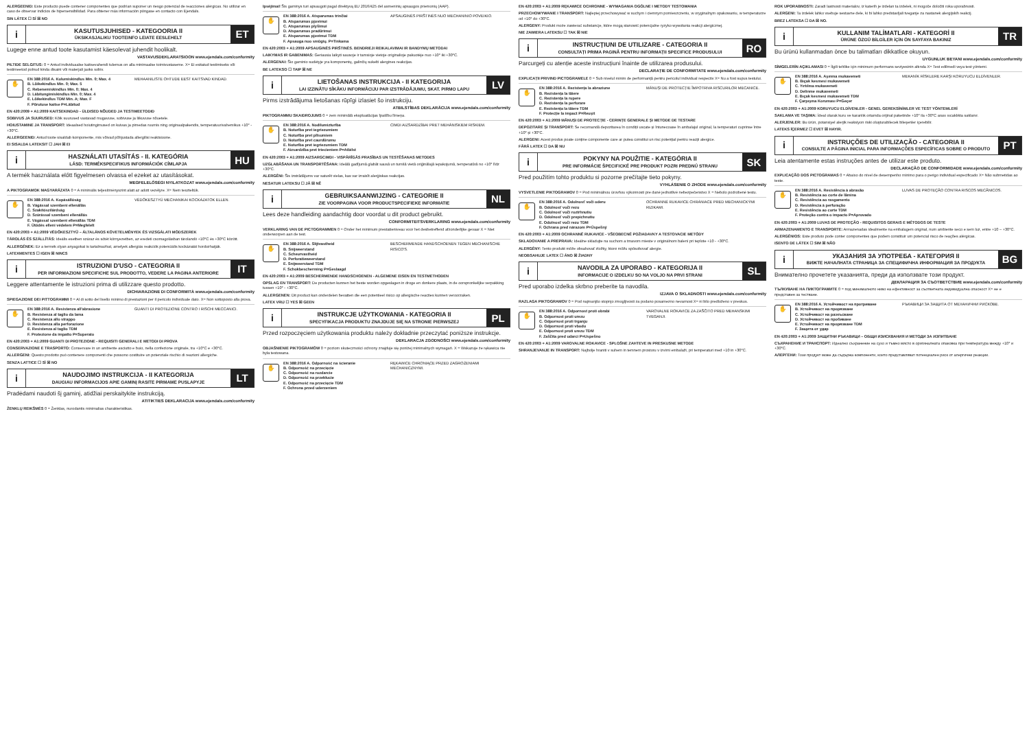ALERGEENID: Este producto puede contener componentes que podrían suponer un riesgo potencial de reacciones alérgicas. No utilizar en caso de observar indicios de hipersensibilidad. Para obtener más información póngase en contacto con Ejendals.
SIN LÁTEX ☐ SÍ ☒ NO
i
KASUTUSJUHISED - KATEGOORIA II
ÜKSIKASJALIKU TOOTEINFO LEIATE EESLEHELT
ET
Lugege enne antud toote kasutamist käesolevat juhendit hoolikalt.
VASTAVUSDEKLARATSIOON www.ejendals.com/conformity
PILTIDE SELGITUS: 0 = Antud individuaalse kaitsevahendi tulemus on alla minimaalse toimivustaseme. X= Ei esitatud testimiseks või testimeetod polnud kinda disaini või materjali jaoks sobiv.
✋
EN 388:2016 A. Kulumiskindlus Min. 0; Max. 4
B. Lõikekindlus Min. 0; Max. 5
C. Rebenemiskindlus Min. 0; Max. 4
D. Läbitungimiskindlus Min. 0; Max. 4
E. Lõikekindlus TDM Min. A; Max. F
F. Põrutuse kaitse P=Läbitud
MEHAANILISTE OHTUDE EEST KAITSVAD KINDAD.
EN 420:2009 + A1:2009 KAITSEKINDAD - ÜLDISED NÕUDED JA TESTIMEETODID
SOBIVUS JA SUURUSED: Kõik suurused vastavad mugavuse, sobivuse ja liikuvuse nõuetele.
HOIUSTAMINE JA TRANSPORT: Ideaalsed hoiutingimused on kuivas ja pimedas ruumis ning originaalpakendis, temperatuurivahemikus +10° - +30°C.
ALLERGEENID: Antud toote sisaldab komponente, mis võivad põhjustada allergilisi reaktsioone.
EI SISALDA LATEKSIT ☐ JAH ☒ EI
i
HASZNÁLATI UTASÍTÁS - II. KATEGÓRIA
LÁSD: TERMÉKSPECIFIKUS INFORMÁCIÓK CÍMLAPJA
HU
A termék használata előtt figyelmesen olvassa el ezeket az utasításokat.
MEGFELELŐSÉGI NYILATKOZAT www.ejendals.com/conformity
A PIKTOGRAMOK MAGYARÁZATA 0 = A minimális teljesítményszint alatt az adott vezélyre. X= Nem teszteltük.
✋
EN 388:2016 A. Kopásállóság
B. Vágással szembeni ellenállás
C. Szakítószilárdság
D. Szúrással szembeni ellenállás
E. Vágással szembeni ellenállás TDM
F. Ütődés elleni védelem P=Megfelelt
VÉDŐKESZTYŰ MECHANIKAI KOCKÁZATOK ELLEN.
EN 420:2003 + A1:2009 VÉDŐKESZTYŰ – ÁLTALÁNOS KÖVETELMÉNYEK ÉS VIZSGÁLATI MÓDSZEREK
TÁROLÁS ÉS SZÁLLÍTÁS: Ideális esetben száraz és sötét környezetben, az eredeti csomagolásban tárolandó +10°C és +30°C között.
ALLERGÉNEK: Ez a termék olyan anyagokat is tartalmazhat, amelyek allergiás reakciók potenciális kockázatát hordozhatják.
LATEXMENTES ☐ IGEN ☒ NINCS
i
ISTRUZIONI D'USO - CATEGORIA II
PER INFORMAZIONI SPECIFICHE SUL PRODOTTO, VEDERE LA PAGINA ANTERIORE
IT
Leggere attentamente le istruzioni prima di utilizzare questo prodotto.
DICHIARAZIONE DI CONFORMITÀ www.ejendals.com/conformity
SPIEGAZIONE DEI PITTOGRAMMI 0 = Al di sotto del livello minimo di prestazioni per il pericolo individuale dato. X= Non sottoposto alla prova.
✋
EN 388:2016 A. Resistenza all'abrasione
B. Resistenza al taglio da lama
C. Resistenza allo strappo
D. Resistenza alla perforazione
E. Resistenza al taglio TDM
F. Protezione da impatto P=Superato
GUANTI DI PROTEZIONE CONTRO I RISCHI MECCANICI.
EN 420:2003 + A1:2009 GUANTI DI PROTEZIONE - REQUISITI GENERALI E METODI DI PROVA
CONSERVAZIONE E TRASPORTO: Conservare in un ambiente asciutto e buio, nella confezione originale, tra +10°C e +30°C.
ALLERGENI: Questo prodotto può contenere componenti che possono costituire un potenziale rischio di reazioni allergiche.
SENZA LATTICE ☐ SÌ ☒ NO
i
NAUDOJIMO INSTRUKCIJA - II KATEGORIJA
DAUGIAU INFORMACIJOS APIE GAMINĮ RASITE PIRMAME PUSLAPYJE
LT
Pradėdami naudoti šį gaminį, atidžiai perskaitykite instrukciją.
ATITIKTIES DEKLARACIJA www.ejendals.com/conformity
ŽENKLŲ REIKŠMĖS 0 = Ženklas, nurodantis minimalias charakteristikas.
Ipsėjimai! Šis gaminys turi apsaugoti pagal direktyvą EU 2016/425 dėl asmeninių apsaugos priemonių (AAP).
✋
EN 388:2016 A. Atsparumas trinčiai
B. Atsparumas pjovimui
C. Atsparumas plyšimui
D. Atsparumas pradūrimui
E. Atsparumas pjovimui TDM
F. Apsauga nuo smūgių. P=Tinkama
APSAUGINĖS PIRŠTINĖS NUO MECHANINIO POVEIKIO.
EN 420:2003 + A1:2009 APSAUGINĖS PIRŠTINĖS. BENDRIEJI REIKALAVIMAI IR BANDYMŲ METODAI
LAIKYMAS IR GABENIMAS: Geriausia laikyti sausoje ir tamsioje vietoje originalioje pakuotėje nuo +10° iki +30°C.
ALERGENAI: Šio gaminio sudėtyje yra komponentų, galinčių sukelti alergines reakcijas.
BE LATEKSO ☐ TAIP ☒ NE
i
LIETOŠANAS INSTRUKCIJA - II KATEGORIJA
LAI IZZINĀTU SĪKĀKU INFORMĀCIJU PAR IZSTRĀDĀJUMU, SKAT. PIRMO LAPU
LV
Pirms izstrādājuma lietošanas rūpīgi izlasiet šo instrukciju.
ATBILSTĪBAS DEKLARĀCIJA www.ejendals.com/conformity
PIKTOGRAMMU SKAIDROJUMS 0 = zem minimālā ekspluatācijas īpašību līmeņa.
✋
EN 388:2016 A. Nodilumizturība
B. Noturība pret iegriezumiem
C. Noturība pret plīsumiem
D. Noturība pret caurdūrumu
E. Noturība pret iegriezumiem TDM
F. Aizsardzība pret triecieniem P=Atbilst
CIMDI AIZSARDZĪBAI PRET MEHĀNISKIEM RISKIEM.
EN 420:2003 + A1:2009 AIZSARGCIMDI - VISPĀRĪGĀS PRASĪBAS UN TESTĒŠANAS METODES
UZGLABĀŠANA UN TRANSPORTĒŠANA: Ideālā gadījumā glabāt sausā un tumšā vietā oriģinālajā iepakojumā, temperatūrā no +10° līdz +30°C.
ALERGĒNI: Šis izstrādājums var saturēt vielas, kas var izraisīt alerģiskas reakcijas.
NESATUR LATEKSU ☐ JĀ ☒ NĒ
i
GEBRUIKSAANWIJZING - CATEGORIE II
ZIE VOORPAGINA VOOR PRODUCTSPECIFIEKE INFORMATIE
NL
Lees deze handleiding aandachtig door voordat u dit product gebruikt.
CONFORMITEITSVERKLARING www.ejendals.com/conformity
VERKLARING VAN DE PICTOGRAMMEN 0 = Onder het minimum prestatieniveau voor het desbetreffend afzonderlijke gevaar X = Niet onderworpen aan de test.
✋
EN 388:2016 A. Slijtvastheid
B. Snijweerstand
C. Scheurvastheid
D. Perforatieweerstand
E. Snijweerstand TDM
F. Schokbescherming P=Geslaagd
BESCHERMENDE HANDSCHOENEN TEGEN MECHANISCHE RISICO'S.
EN 420:2003 + A1:2009 BESCHERMENDE HANDSCHOENEN - ALGEMENE EISEN EN TESTMETHODEN
OPSLAG EN TRANSPORT: De producten kunnen het beste worden opgeslagen in droge en donkere plaats, in de oorspronkelijke verpakking tussen +10° - +30°C.
ALLERGENEN: Dit product kan onderdelen bevatten die een potentieel risico op allergische reacties kunnen veroorzaken.
LATEX VRIJ ☐ YES ☒ GEEN
i
INSTRUKCJE UŻYTKOWANIA - KATEGORIA II
SPECYFIKACJA PRODUKTU ZNAJDUJE SIĘ NA STRONIE PIERWSZEJ
PL
Przed rozpoczęciem użytkowania produktu należy dokładnie przeczytać poniższe instrukcje.
DEKLARACJA ZGODNOŚCI www.ejendals.com/conformity
OBJAŚNIENIE PIKTOGRAMÓW 0 = poziom skuteczności ochrony znajduje się poniżej minimalnych wymagań. X = Wskazuje że rękawica nie była testowana.
✋
EN 388:2016 A. Odporność na ścieranie
B. Odporność na przecięcie
C. Odporność na rozdarcie
D. Odporność na przekłucie
E. Odporność na przecięcie TDM
F. Ochrona przed uderzeniem
RĘKAWICE CHRONIĄCE PRZED ZAGROŻENIAMI MECHANICZNYMI.
EN 420:2003 + A1:2009 RĘKAWICE OCHRONNE - WYMAGANIA OGÓLNE I METODY TESTOWANIA
PRZECHOWYWANIE I TRANSPORT: Najlepiej przechowywać w suchym i ciemnym pomieszczeniu, w oryginalnym opakowaniu, w temperaturze od +10° do +30°C.
ALERGENY: Produkt może zawierać substancje, które mogą stanowić potencjalne ryzyko wywołania reakcji alergicznej.
NIE ZAWIERA LATEKSU ☐ TAK ☒ NIE
i
INSTRUCȚIUNI DE UTILIZARE - CATEGORIA II
CONSULTAȚI PRIMA PAGINĂ PENTRU INFORMAȚII SPECIFICE PRODUSULUI
RO
Parcurgeți cu atenție aceste instrucțiuni înainte de utilizarea produsului.
DECLARAȚIE DE CONFORMITATE www.ejendals.com/conformity
EXPLICAȚII PRIVIND PICTOGRAMELE 0 = Sub nivelul minim de performanță pentru pericolul individual respectiv X= Nu a fost supus testului.
✋
EN 388:2016 A. Rezistența la abraziune
B. Rezistența la tăiere
C. Rezistența la rupere
D. Rezistența la perforare
E. Rezistența la tăiere TDM
F. Protecție la impact P=Reușit
MĂNUȘI DE PROTECȚIE ÎMPOTRIVA RISCURILOR MECANICE.
EN 420:2003 + A1:2009 MĂNUȘI DE PROTECȚIE - CERINȚE GENERALE ȘI METODE DE TESTARE
DEPOZITARE ȘI TRANSPORT: Se recomandă depozitarea în condiții uscate și întunecoase în ambalajul original, la temperaturi cuprinse între +10° și +30°C.
ALERGENI: Acest produs poate conține componente care ar putea constitui un risc potențial pentru reacții alergice.
FĂRĂ LATEX ☐ DA ☒ NU
i
POKYNY NA POUŽITIE - KATEGÓRIA II
PRE INFORMÁCIE ŠPECIFICKÉ PRE PRODUKT POZRI PREDNÚ STRANU
SK
Pred použitím tohto produktu si pozorne prečítajte tieto pokyny.
VYHLÁSENIE O ZHODE www.ejendals.com/conformity
VYSVETLENIE PIKTOGRAMOV 0 = Pod minimálnou úrovňou výkonnosti pre dané jednotlivé nebezpečenstvo X = Nebolo podrobené testu.
✋
EN 388:2016 A. Odolnosť voči oderu
B. Odolnosť voči rezu
C. Odolnosť voči roztrhnutiu
D. Odolnosť voči prepichnutiu
E. Odolnosť voči rezu TDM
F. Ochrana pred nárazom P=Úspešný
OCHRANNÉ RUKAVICE CHRÁNIACE PRED MECHANICKÝMI RIZIKAMI.
EN 420:2003 + A1:2009 OCHRANNÉ RUKAVICE - VŠEOBECNÉ POŽIADAVKY A TESTOVACIE METÓDY
SKLADOVANIE A PREPRAVA: Ideálne skladujte na suchom a tmavom mieste v originálnom balení pri teplote +10 - +30°C.
ALERGÉNY: Tento produkt môže obsahovať zložky, ktoré môžu spôsobovať alergie.
NEOBSAHUJE LATEX ☐ ÁNO ☒ ŽIADNY
i
NAVODILA ZA UPORABO - KATEGORIJA II
INFORMACIJE O IZDELKU SO NA VOLJO NA PRVI STRANI
SL
Pred uporabo izdelka skrbno preberite ta navodila.
IZJAVA O SKLADNOSTI www.ejendals.com/conformity
RAZLAGA PIKTOGRAMOV 0 = Pod najmanjšo stopnjo zmogljivosti za podano posamezno nevarnost X= ni bilo predloženo v preskus.
✋
EN 388:2016 A. Odpornost proti obrabi
B. Odpornost proti urezu
C. Odpornost proti trganju
D. Odpornost proti vbodu
E. Odpornost proti urezu TDM
F. Zaščita pred udarci P=Uspešno
VAROVALNE ROKAVICE ZA ZAŠČITO PRED MEHANSKIMI TVEGANJI.
EN 420:2003 + A1:2009 VAROVALNE ROKAVICE - SPLOŠNE ZAHTEVE IN PRESKUSNE METODE
SHRANJEVANJE IN TRANSPORT: Najbolje hraniti v suhem in temnem prostoru v izvirni embalaži, pri temperaturi med +10 in +30°C.
ROK UPORABNOSTI: Zaradi lastnosti materialov, iz katerih je izdelan ta izdelek, ni mogoče določiti roka uporabnosti.
ALERGENI: Ta izdelek lahko vsebuje sestavne dele, ki bi lahko predstavljali tveganje za nastanek alergijskih reakcij.
BREZ LATEKSA ☐ DA ☒ NO.
i
KULLANIM TALİMATLARI - KATEGORİ II
ÜRÜNE ÖZGÜ BİLGİLER İÇİN ÖN SAYFAYA BAKINIZ
TR
Bu ürünü kullanmadan önce bu talimatları dikkatlice okuyun.
UYGUNLUK BEYANI www.ejendals.com/conformity
SİMGELERİN AÇIKLAMASI 0 = İlgili tehlike için minimum performans seviyesinin altında X= Test edilmedi veya test yöntemi.
✋
EN 388:2016 A. Aşınma mukavemeti
B. Bıçak kesmesi mukavemeti
C. Yırtılma mukavemeti
D. Delinme mukavemeti
E. Bıçak kesmesi mukavemeti TDM
F. Çarpışma Koruması P=Geçer
MEKANİK RİSKLERE KARŞI KORUYUCU ELDİVENLER.
EN 420:2003 + A1:2009 KORUYUCU ELDİVENLER - GENEL GEREKSİNİMLER VE TEST YÖNTEMLERİ
SAKLAMA VE TAŞIMA: İdeal olarak kuru ve karanlık ortamda orijinal paketinde +10° ila +30°C arası sıcaklıkta saklanır.
ALERJENLER: Bu ürün, potansiyel alerjik reaksiyon riski oluşturabilecek bileşenler içerebilir.
LATEKS İÇERMEZ ☐ EVET ☒ HAYIR.
i
INSTRUÇÕES DE UTILIZAÇÃO - CATEGORIA II
CONSULTE A PÁGINA INICIAL PARA INFORMAÇÕES ESPECÍFICAS SOBRE O PRODUTO
PT
Leia atentamente estas instruções antes de utilizar este produto.
DECLARAÇÃO DE CONFORMIDADE www.ejendals.com/conformity
EXPLICAÇÃO DOS PICTOGRAMAS 0 = Abaixo do nível de desempenho mínimo para o perigo individual especificado X= Não submetidas ao teste.
✋
EN 388:2016 A. Resistência à abrasão
B. Resistência ao corte de lâmina
C. Resistência ao rasgamento
D. Resistência à perfuração
E. Resistência ao corte TDM
F. Proteção contra o impacto P=Aprovado
LUVAS DE PROTEÇÃO CONTRA RISCOS MECÂNICOS.
EN 420:2003 + A1:2009 LUVAS DE PROTEÇÃO - REQUISITOS GERAIS E MÉTODOS DE TESTE
ARMAZENAMENTO E TRANSPORTE: Armazenadas idealmente na embalagem original, num ambiente seco e sem luz, entre +10 – +30°C.
ALERGÉNIOS: Este produto pode conter componentes que podem constituir um potencial risco de reações alérgicas.
ISENTO DE LÁTEX ☐ SIM ☒ NÃO
i
УКАЗАНИЯ ЗА УПОТРЕБА - КАТЕГОРИЯ II
ВИЖТЕ НАЧАЛНАТА СТРАНИЦА ЗА СПЕЦИФИЧНА ИНФОРМАЦИЯ ЗА ПРОДУКТА
BG
Внимателно прочетете указанията, преди да използвате този продукт.
ДЕКЛАРАЦИЯ ЗА СЪОТВЕТСТВИЕ www.ejendals.com/conformity
ТЪЛКУВАНЕ НА ПИКТОГРАМИТЕ 0 = под минималното ниво на ефективност за съответната индивидуална опасност X= не е представен за тестване.
✋
EN 388:2016 A. Устойчивост на протриване
B. Устойчивост на прорязване
C. Устойчивост на разкъсване
D. Устойчивост на пробиване
E. Устойчивост на прорязване TDM
F. Защита от удар
РЪКАВИЦИ ЗА ЗАЩИТА ОТ МЕХАНИЧНИ РИСКОВЕ.
EN 420:2003 + A1:2009 ЗАЩИТНИ РЪКАВИЦИ – ОБЩИ ИЗИСКВАНИЯ И МЕТОДИ ЗА ИЗПИТВАНЕ
СЪХРАНЕНИЕ И ТРАНСПОРТ: Идеално съхранение на сухо и тъмно място в оригиналната опаковка при температура между +10° и +30°C.
АЛЕРГЕНИ: Този продукт може да съдържа компоненти, които представляват потенциален риск от алергични реакции.